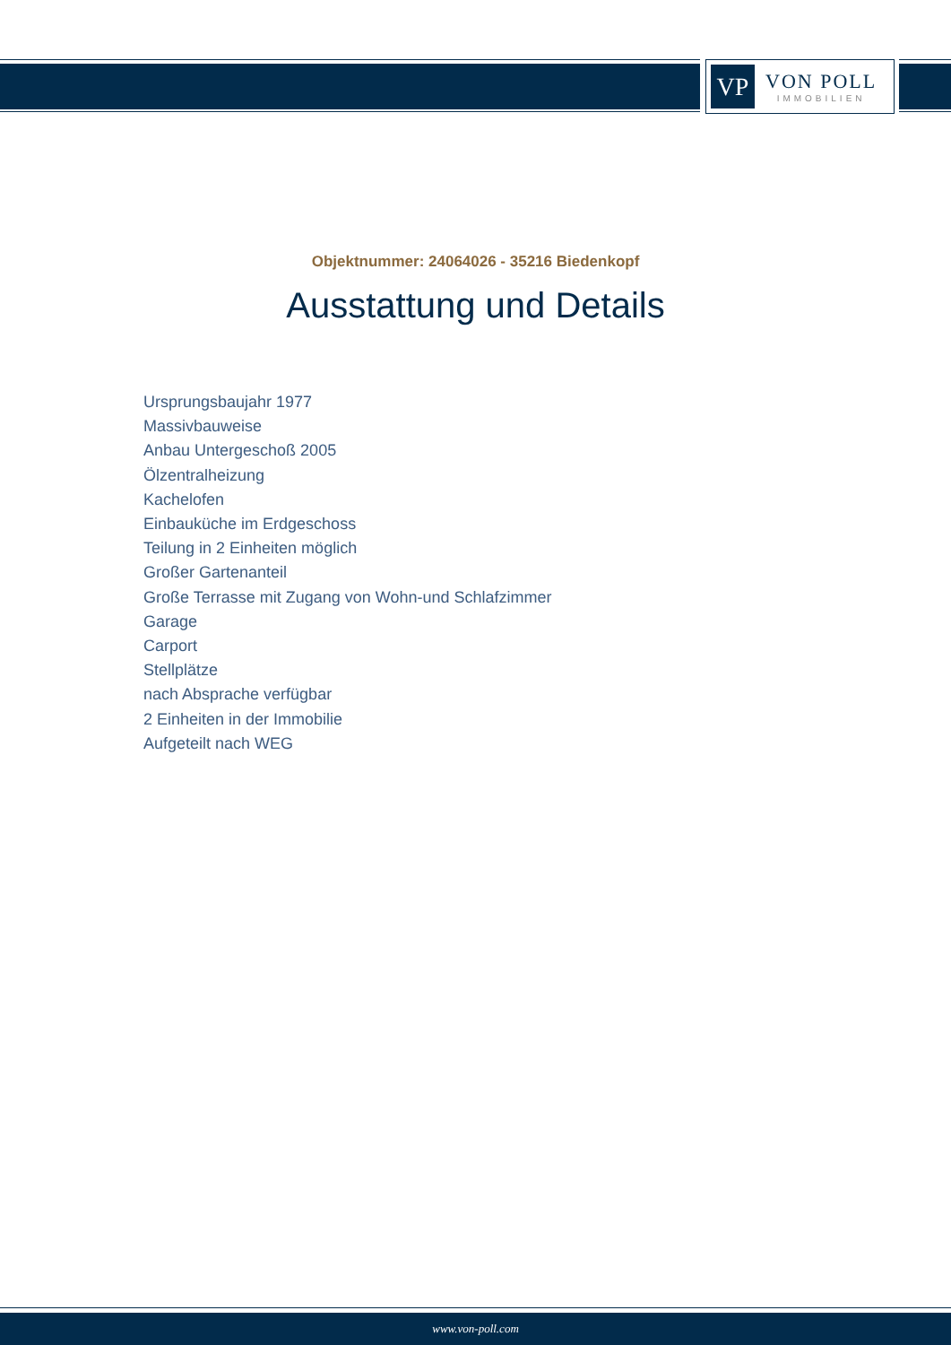VP
VON POLL
IMMOBILIEN
Objektnummer: 24064026 - 35216 Biedenkopf
Ausstattung und Details
Ursprungsbaujahr 1977
Massivbauweise
Anbau Untergeschoß 2005
Ölzentralheizung
Kachelofen
Einbauküche im Erdgeschoss
Teilung in 2 Einheiten möglich
Großer Gartenanteil
Große Terrasse mit Zugang von Wohn-und Schlafzimmer
Garage
Carport
Stellplätze
nach Absprache verfügbar
2 Einheiten in der Immobilie
Aufgeteilt nach WEG
www.von-poll.com